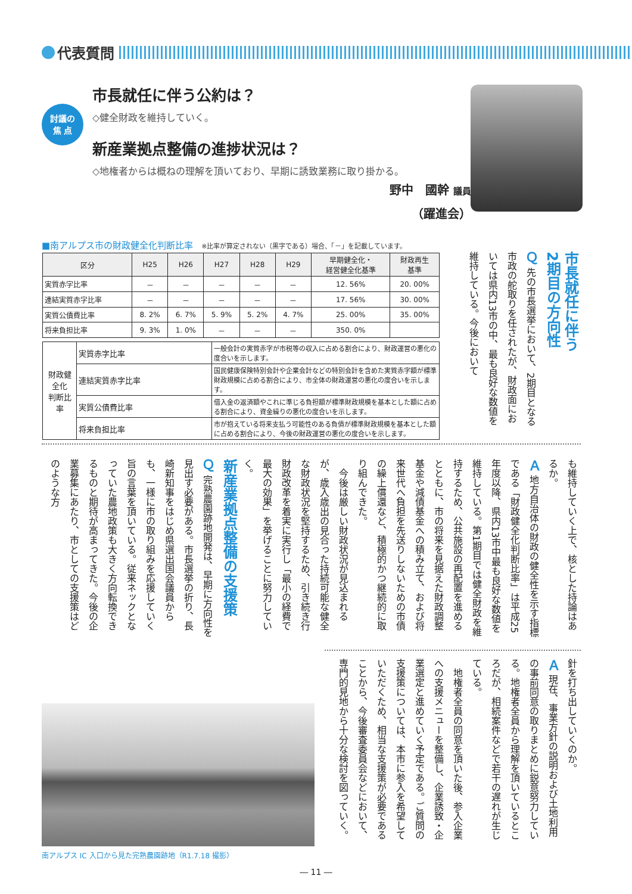代表質問
討議の
焦 点
市長就任に伴う公約は？
◇健全財政を維持していく。
新産業拠点整備の進捗状況は？
◇地権者からは概ねの理解を頂いており、早期に誘致業務に取り掛かる。
野中　國幹 議員
（躍進会）
■南アルプス市の財政健全化判断比率 ※比率が算定されない（黒字である）場合、「－」を記載しています。
| 区分 | H25 | H26 | H27 | H28 | H29 | 早期健全化・ 経営健全化基準 | 財政再生 基準 |
| --- | --- | --- | --- | --- | --- | --- | --- |
| 実質赤字比率 | － | － | － | － | － | 12. 56% | 20. 00% |
| 連結実質赤字比率 | － | － | － | － | － | 17. 56% | 30. 00% |
| 実質公債費比率 | 8. 2% | 6. 7% | 5. 9% | 5. 2% | 4. 7% | 25. 00% | 35. 00% |
| 将来負担比率 | 9. 3% | 1. 0% | － | － | － | 350. 0% | |
| 財政健全化 判断比率 | 実質赤字比率 | 一般会計の実質赤字が市税等の収入に占める割合により、財政運営の悪化の度合いを示します。 |
| | 連結実質赤字比率 | 国民健康保険特別会計や企業会計などの特別会計を含めた実質赤字額が標準財政規模に占める割合により、市全体の財政運営の悪化の度合いを示します。 |
| | 実質公債費比率 | 借入金の返済額やこれに準じる負担額が標準財政規模を基本とした額に占める割合により、資金繰りの悪化の度合いを示します。 |
| | 将来負担比率 | 市が抱えている将来支払う可能性のある負債が標準財政規模を基本とした額に占める割合により、今後の財政運営の悪化の度合いを示します。 |
市長就任に伴う
2期目の方向性
Ｑ 先の市長選挙において、2期目となる市政の舵取りを任されたが、財政面においては県内13市の中、最も良好な数値を維持している。今後において
も維持していく上で、核とした持論はあるか。
Ａ 地方自治体の財政の健全性を示す指標である「財政健全化判断比率」は平成25年度以降、県内13市中最も良好な数値を維持している。第1期目では健全財政を維持するため、公共施設の再配置を進めるとともに、市の将来を見据えた財政調整基金や減債基金への積み立て、および将来世代へ負担を先送りしないための市債の繰上償還など、積極的かつ継続的に取り組んできた。
　今後は厳しい財政状況が見込まれるが、歳入歳出の見合った持続可能な健全な財政状況を堅持するため、引き続き行財政改革を着実に実行し「最小の経費で最大の効果」を挙げることに努力していく。
新産業拠点整備の支援策
Ｑ 完熟農園跡地開発は、早期に方向性を見出す必要がある。市長選挙の折り、長崎新知事をはじめ県選出国会議員からも、一様に市の取り組みを応援していく旨の言葉を頂いている。従来ネックとなっていた農地政策も大きく方向転換できるものと期待が高まってきた。今後の企業募集にあたり、市としての支援策はどのような方
針を打ち出していくのか。
Ａ 現在、事業方針の説明および土地利用の事前同意の取りまとめに鋭意努力している。地権者全員から理解を頂いているところだが、相続案件などで若干の遅れが生じている。
　地権者全員の同意を頂いた後、参入企業への支援メニューを整備し、企業誘致・企業選定と進めていく予定である。ご質問の支援策については、本市に参入を希望していただくため、相当な支援策が必要であることから、今後審査委員会などにおいて、専門的見地から十分な検討を図っていく。
南アルプス IC 入口から見た完熟農園跡地（R1.7.18 撮影）
― 11 ―